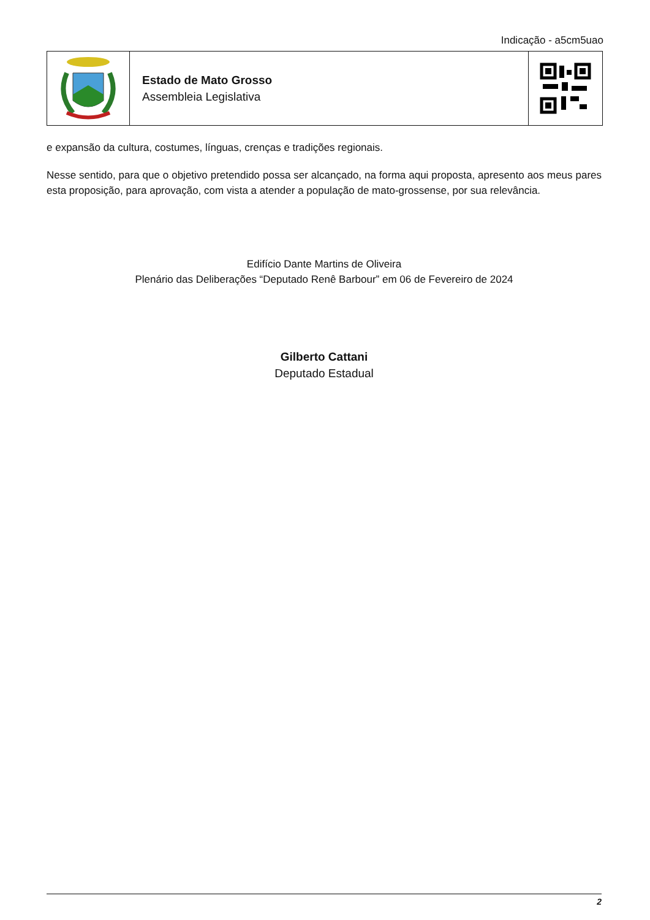Indicação - a5cm5uao
Estado de Mato Grosso
Assembleia Legislativa
e expansão da cultura, costumes, línguas, crenças e tradições regionais.
Nesse sentido, para que o objetivo pretendido possa ser alcançado, na forma aqui proposta, apresento aos meus pares esta proposição, para aprovação, com vista a atender a população de mato-grossense, por sua relevância.
Edifício Dante Martins de Oliveira
Plenário das Deliberações “Deputado Renê Barbour” em 06 de Fevereiro de 2024
Gilberto Cattani
Deputado Estadual
2